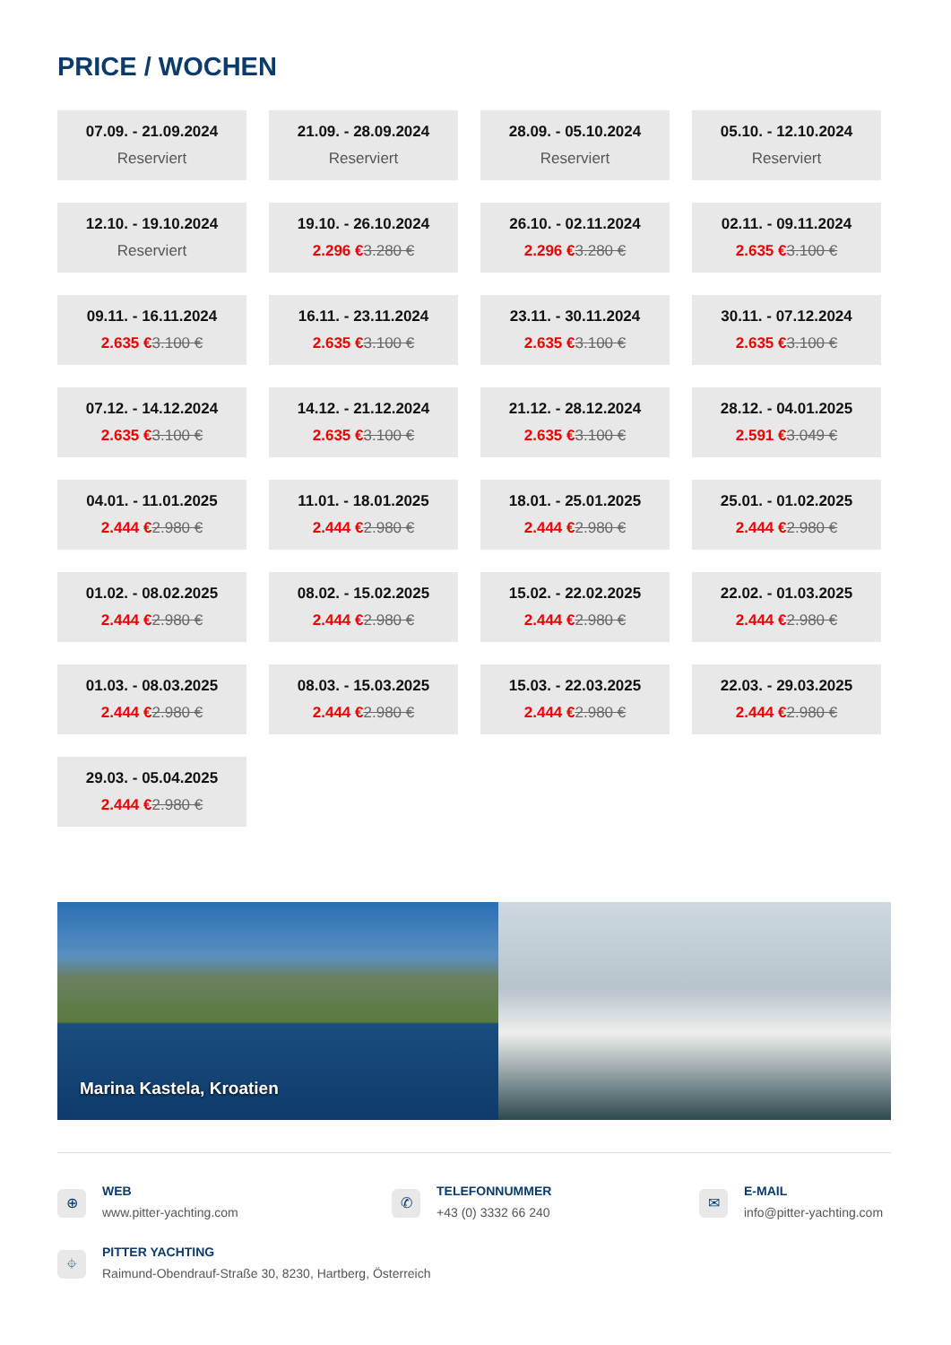PRICE / WOCHEN
07.09. - 21.09.2024
Reserviert
21.09. - 28.09.2024
Reserviert
28.09. - 05.10.2024
Reserviert
05.10. - 12.10.2024
Reserviert
12.10. - 19.10.2024
Reserviert
19.10. - 26.10.2024
2.296 €3.280 €
26.10. - 02.11.2024
2.296 €3.280 €
02.11. - 09.11.2024
2.635 €3.100 €
09.11. - 16.11.2024
2.635 €3.100 €
16.11. - 23.11.2024
2.635 €3.100 €
23.11. - 30.11.2024
2.635 €3.100 €
30.11. - 07.12.2024
2.635 €3.100 €
07.12. - 14.12.2024
2.635 €3.100 €
14.12. - 21.12.2024
2.635 €3.100 €
21.12. - 28.12.2024
2.635 €3.100 €
28.12. - 04.01.2025
2.591 €3.049 €
04.01. - 11.01.2025
2.444 €2.980 €
11.01. - 18.01.2025
2.444 €2.980 €
18.01. - 25.01.2025
2.444 €2.980 €
25.01. - 01.02.2025
2.444 €2.980 €
01.02. - 08.02.2025
2.444 €2.980 €
08.02. - 15.02.2025
2.444 €2.980 €
15.02. - 22.02.2025
2.444 €2.980 €
22.02. - 01.03.2025
2.444 €2.980 €
01.03. - 08.03.2025
2.444 €2.980 €
08.03. - 15.03.2025
2.444 €2.980 €
15.03. - 22.03.2025
2.444 €2.980 €
22.03. - 29.03.2025
2.444 €2.980 €
29.03. - 05.04.2025
2.444 €2.980 €
Marina Kastela, Kroatien
⊕
WEB
www.pitter-yachting.com
✆
TELEFONNUMMER
+43 (0) 3332 66 240
✉
E-MAIL
info@pitter-yachting.com
⌖
PITTER YACHTING
Raimund-Obendrauf-Straße 30, 8230, Hartberg, Österreich